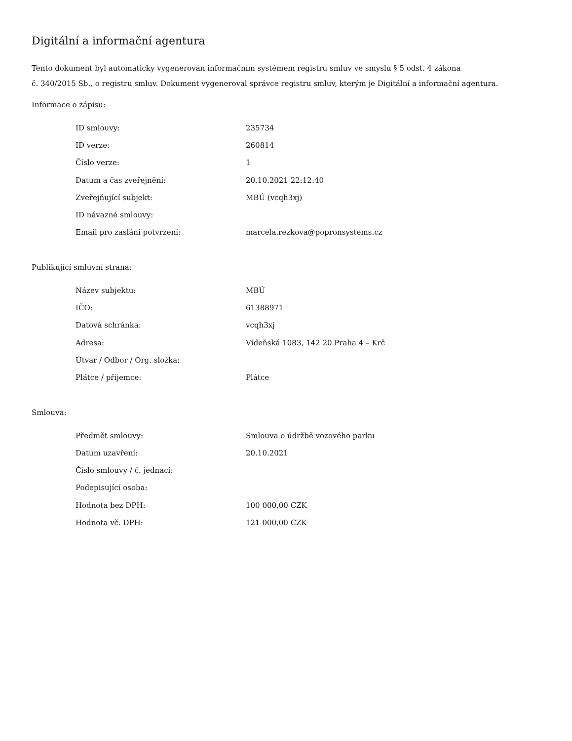Digitální a informační agentura
Tento dokument byl automaticky vygenerován informačním systémem registru smluv ve smyslu § 5 odst. 4 zákona
č. 340/2015 Sb., o registru smluv. Dokument vygeneroval správce registru smluv, kterým je Digitální a informační agentura.
Informace o zápisu:
| ID smlouvy: | 235734 |
| ID verze: | 260814 |
| Číslo verze: | 1 |
| Datum a čas zveřejnění: | 20.10.2021 22:12:40 |
| Zveřejňující subjekt: | MBÚ (vcqh3xj) |
| ID návazné smlouvy: | |
| Email pro zaslání potvrzení: | marcela.rezkova@popronsystems.cz |
Publikující smluvní strana:
| Název subjektu: | MBÚ |
| IČO: | 61388971 |
| Datová schránka: | vcqh3xj |
| Adresa: | Vídeňská 1083, 142 20 Praha 4 – Krč |
| Útvar / Odbor / Org. složka: | |
| Plátce / příjemce: | Plátce |
Smlouva:
| Předmět smlouvy: | Smlouva o údržbě vozového parku |
| Datum uzavření: | 20.10.2021 |
| Číslo smlouvy / č. jednací: | |
| Podepisující osoba: | |
| Hodnota bez DPH: | 100 000,00 CZK |
| Hodnota vč. DPH: | 121 000,00 CZK |